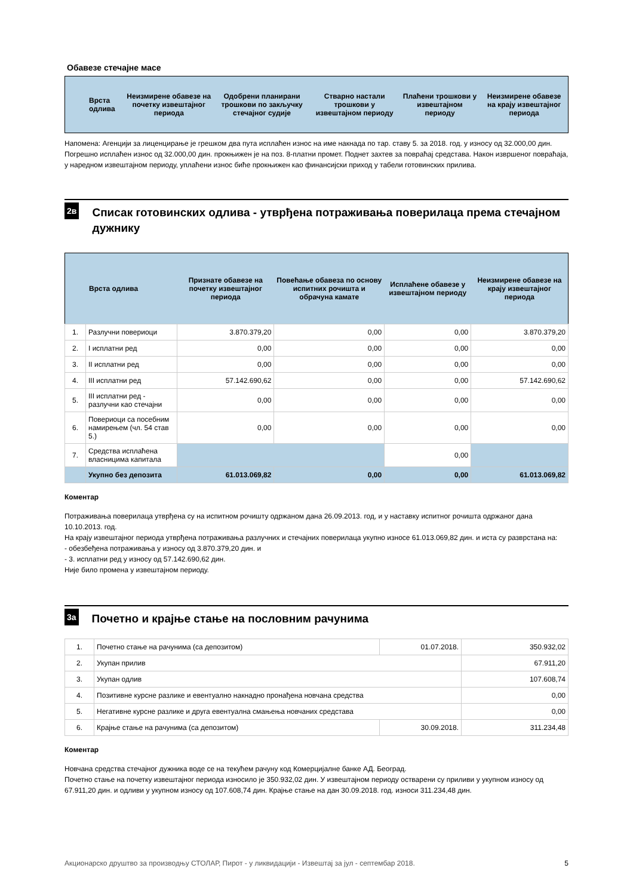Обавезе стечајне масе
| Врста одлива | Неизмирене обавезе на почетку извештајног периода | Одобрени планирани трошкови по закључку стечајног судије | Стварно настали трошкови у извештајном периоду | Плаћени трошкови у извештајном периоду | Неизмирене обавезе на крају извештајног периода |
| --- | --- | --- | --- | --- | --- |
Напомена: Агенцији за лиценцирање је грешком два пута исплаћен износ на име накнада по тар. ставу 5. за 2018. год. у износу од 32.000,00 дин. Погрешно исплаћен износ од 32.000,00 дин. прокњижен је на поз. 8-платни промет. Поднет захтев за повраћај средстава. Након извршеног повраћаја, у наредном извештајном периоду, уплаћени износ биће прокњижен као финансијски приход у табели готовинских прилива.
2в
Списак готовинских одлива - утврђена потраживања поверилаца према стечајном дужнику
| Врста одлива | | Признате обавезе на почетку извештајног периода | Повећање обавеза по основу испитних рочишта и обрачуна камате | Исплаћене обавезе у извештајном периоду | Неизмирене обавезе на крају извештајног периода |
| --- | --- | --- | --- | --- | --- |
| 1. | Разлучни повериоци | 3.870.379,20 | 0,00 | 0,00 | 3.870.379,20 |
| 2. | I исплатни ред | 0,00 | 0,00 | 0,00 | 0,00 |
| 3. | II исплатни ред | 0,00 | 0,00 | 0,00 | 0,00 |
| 4. | III исплатни ред | 57.142.690,62 | 0,00 | 0,00 | 57.142.690,62 |
| 5. | III исплатни ред - разлучни као стечајни | 0,00 | 0,00 | 0,00 | 0,00 |
| 6. | Повериоци са посебним намирењем (чл. 54 став 5.) | 0,00 | 0,00 | 0,00 | 0,00 |
| 7. | Средства исплаћена власницима капитала | | | 0,00 | |
| | Укупно без депозита | 61.013.069,82 | 0,00 | 0,00 | 61.013.069,82 |
Коментар
Потраживања поверилаца утврђена су на испитном рочишту одржаном дана 26.09.2013. год, и у наставку испитног рочишта одржаног дана 10.10.2013. год.
На крају извештајног периода утврђена потраживања разлучних и стечајних поверилаца укупно износе 61.013.069,82 дин. и иста су разврстана на:
- обезбеђена потраживања у износу од 3.870.379,20 дин. и
- 3. исплатни ред у износу од 57.142.690,62 дин.
Није било промена у извештајном периоду.
3а
Почетно и крајње стање на пословним рачунима
| 1. | Почетно стање на рачунима (са депозитом) | 01.07.2018. | 350.932,02 |
| 2. | Укупан прилив | | 67.911,20 |
| 3. | Укупан одлив | | 107.608,74 |
| 4. | Позитивне курсне разлике и евентуално накнадно пронађена новчана средства | | 0,00 |
| 5. | Негативне курсне разлике и друга евентуална смањења новчаних средстава | | 0,00 |
| 6. | Крајње стање на рачунима (са депозитом) | 30.09.2018. | 311.234,48 |
Коментар
Новчана средства стечајног дужника воде се на текућем рачуну код Комерцијалне банке АД. Београд.
Почетно стање на почетку извештајног периода износило је 350.932,02 дин. У извештајном периоду остварени су приливи у укупном износу од 67.911,20 дин. и одливи у укупном износу од 107.608,74 дин. Крајње стање на дан 30.09.2018. год. износи 311.234,48 дин.
Акционарско друштво за производњу СТОЛАР, Пирот - у ликвидацији - Извештај за јул - септембар 2018. 5